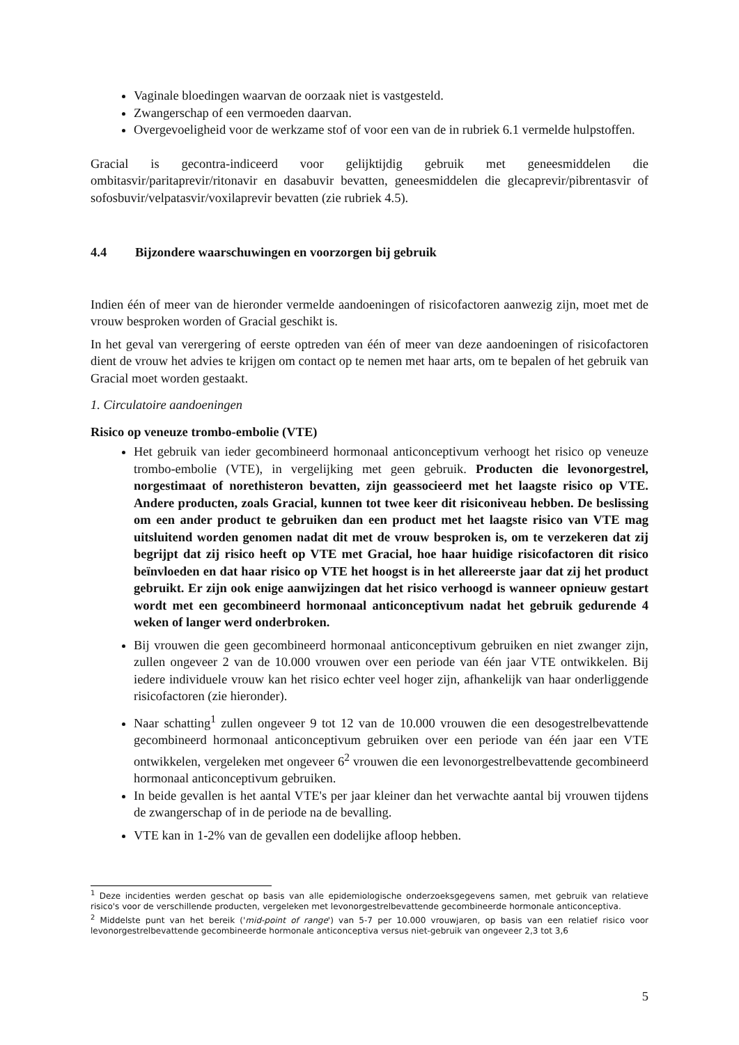Vaginale bloedingen waarvan de oorzaak niet is vastgesteld.
Zwangerschap of een vermoeden daarvan.
Overgevoeligheid voor de werkzame stof of voor een van de in rubriek 6.1 vermelde hulpstoffen.
Gracial is gecontra-indiceerd voor gelijktijdig gebruik met geneesmiddelen die ombitasvir/paritaprevir/ritonavir en dasabuvir bevatten, geneesmiddelen die glecaprevir/pibrentasvir of sofosbuvir/velpatasvir/voxilaprevir bevatten (zie rubriek 4.5).
4.4 Bijzondere waarschuwingen en voorzorgen bij gebruik
Indien één of meer van de hieronder vermelde aandoeningen of risicofactoren aanwezig zijn, moet met de vrouw besproken worden of Gracial geschikt is.
In het geval van verergering of eerste optreden van één of meer van deze aandoeningen of risicofactoren dient de vrouw het advies te krijgen om contact op te nemen met haar arts, om te bepalen of het gebruik van Gracial moet worden gestaakt.
1. Circulatoire aandoeningen
Risico op veneuze trombo-embolie (VTE)
Het gebruik van ieder gecombineerd hormonaal anticonceptivum verhoogt het risico op veneuze trombo-embolie (VTE), in vergelijking met geen gebruik. Producten die levonorgestrel, norgestimaat of norethisteron bevatten, zijn geassocieerd met het laagste risico op VTE. Andere producten, zoals Gracial, kunnen tot twee keer dit risiconiveau hebben. De beslissing om een ander product te gebruiken dan een product met het laagste risico van VTE mag uitsluitend worden genomen nadat dit met de vrouw besproken is, om te verzekeren dat zij begrijpt dat zij risico heeft op VTE met Gracial, hoe haar huidige risicofactoren dit risico beïnvloeden en dat haar risico op VTE het hoogst is in het allereerste jaar dat zij het product gebruikt. Er zijn ook enige aanwijzingen dat het risico verhoogd is wanneer opnieuw gestart wordt met een gecombineerd hormonaal anticonceptivum nadat het gebruik gedurende 4 weken of langer werd onderbroken.
Bij vrouwen die geen gecombineerd hormonaal anticonceptivum gebruiken en niet zwanger zijn, zullen ongeveer 2 van de 10.000 vrouwen over een periode van één jaar VTE ontwikkelen. Bij iedere individuele vrouw kan het risico echter veel hoger zijn, afhankelijk van haar onderliggende risicofactoren (zie hieronder).
Naar schatting<sup>1</sup> zullen ongeveer 9 tot 12 van de 10.000 vrouwen die een desogestrelbevattende gecombineerd hormonaal anticonceptivum gebruiken over een periode van één jaar een VTE ontwikkelen, vergeleken met ongeveer 6<sup>2</sup> vrouwen die een levonorgestrelbevattende gecombineerd hormonaal anticonceptivum gebruiken.
In beide gevallen is het aantal VTE's per jaar kleiner dan het verwachte aantal bij vrouwen tijdens de zwangerschap of in de periode na de bevalling.
VTE kan in 1-2% van de gevallen een dodelijke afloop hebben.
<sup>1</sup> Deze incidenties werden geschat op basis van alle epidemiologische onderzoeksgegevens samen, met gebruik van relatieve risico's voor de verschillende producten, vergeleken met levonorgestrelbevattende gecombineerde hormonale anticonceptiva.
<sup>2</sup> Middelste punt van het bereik ('mid-point of range') van 5-7 per 10.000 vrouwjaren, op basis van een relatief risico voor levonorgestrelbevattende gecombineerde hormonale anticonceptiva versus niet-gebruik van ongeveer 2,3 tot 3,6
5